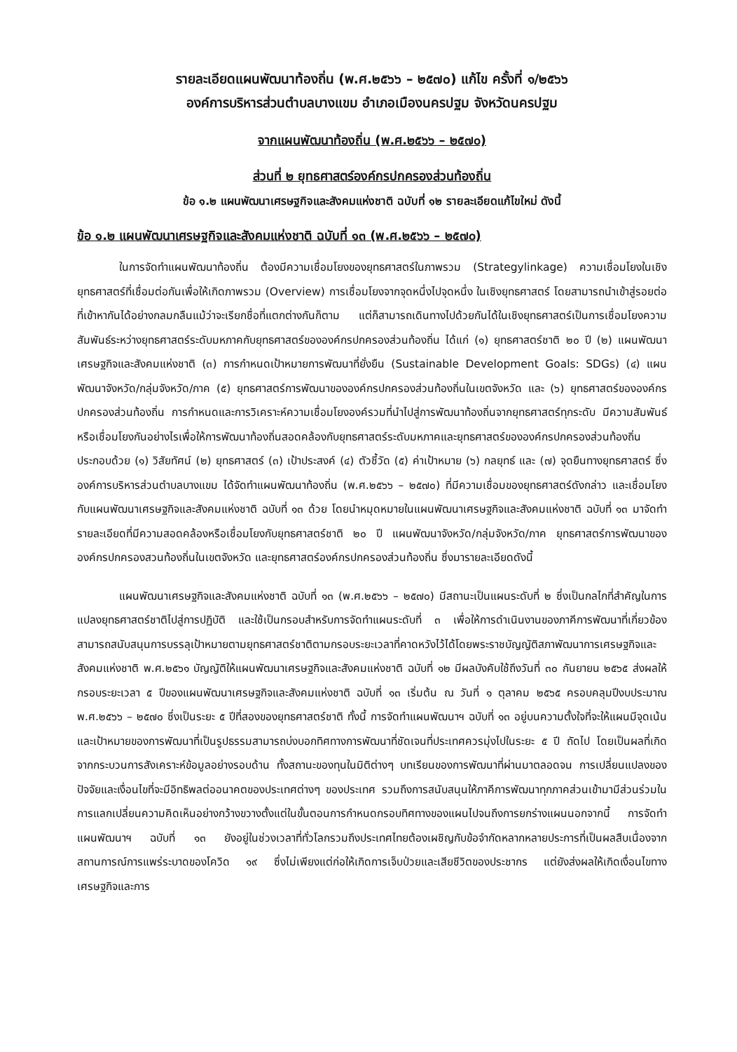รายละเอียดแผนพัฒนาท้องถิ่น (พ.ศ.๒๕๖๖ – ๒๕๗๐) แก้ไข ครั้งที่ ๑/๒๕๖๖
องค์การบริหารส่วนตำบลบางแขม อำเภอเมืองนครปฐม จังหวัดนครปฐม
จากแผนพัฒนาท้องถิ่น (พ.ศ.๒๕๖๖ – ๒๕๗๐)
ส่วนที่ ๒ ยุทธศาสตร์องค์กรปกครองส่วนท้องถิ่น
ข้อ ๑.๒ แผนพัฒนาเศรษฐกิจและสังคมแห่งชาติ ฉบับที่ ๑๒ รายละเอียดแก้ไขใหม่ ดังนี้
ข้อ ๑.๒ แผนพัฒนาเศรษฐกิจและสังคมแห่งชาติ ฉบับที่ ๑๓ (พ.ศ.๒๕๖๖ – ๒๕๗๐)
ในการจัดทำแผนพัฒนาท้องถิ่น ต้องมีความเชื่อมโยงของยุทธศาสตร์ในภาพรวม (Strategylinkage) ความเชื่อมโยงในเชิงยุทธศาสตร์ที่เชื่อมต่อกันเพื่อให้เกิดภาพรวม (Overview) การเชื่อมโยงจากจุดหนึ่งไปจุดหนึ่ง ในเชิงยุทธศาสตร์ โดยสามารถนำเข้าสู่รอยต่อที่เข้าหากันได้อย่างกลมกลืนแม้ว่าจะเรียกชื่อที่แตกต่างกันก็ตาม แต่ก็สามารถเดินทางไปด้วยกันได้ในเชิงยุทธศาสตร์เป็นการเชื่อมโยงความสัมพันธ์ระหว่างยุทธศาสตร์ระดับมหภาคกับยุทธศาสตร์ขององค์กรปกครองส่วนท้องถิ่น ได้แก่ (๑) ยุทธศาสตร์ชาติ ๒๐ ปี (๒) แผนพัฒนาเศรษฐกิจและสังคมแห่งชาติ (๓) การกำหนดเป้าหมายการพัฒนาที่ยั่งยืน (Sustainable Development Goals: SDGs) (๔) แผนพัฒนาจังหวัด/กลุ่มจังหวัด/ภาค (๕) ยุทธศาสตร์การพัฒนาขององค์กรปกครองส่วนท้องถิ่นในเขตจังหวัด และ (๖) ยุทธศาสตร์ขององค์กรปกครองส่วนท้องถิ่น การกำหนดและการวิเคราะห์ความเชื่อมโยงองค์รวมที่นำไปสู่การพัฒนาท้องถิ่นจากยุทธศาสตร์ทุกระดับ มีความสัมพันธ์หรือเชื่อมโยงกันอย่างไรเพื่อให้การพัฒนาท้องถิ่นสอดคล้องกับยุทธศาสตร์ระดับมหภาคและยุทธศาสตร์ขององค์กรปกครองส่วนท้องถิ่นประกอบด้วย (๑) วิสัยทัศน์ (๒) ยุทธศาสตร์ (๓) เป้าประสงค์ (๔) ตัวชี้วัด (๕) ค่าเป้าหมาย (๖) กลยุทธ์ และ (๗) จุดยืนทางยุทธศาสตร์ ซึ่งองค์การบริหารส่วนตำบลบางแขม ได้จัดทำแผนพัฒนาท้องถิ่น (พ.ศ.๒๕๖๖ – ๒๕๗๐) ที่มีความเชื่อมของยุทธศาสตร์ดังกล่าว และเชื่อมโยงกับแผนพัฒนาเศรษฐกิจและสังคมแห่งชาติ ฉบับที่ ๑๓ ด้วย โดยนำหมุดหมายในแผนพัฒนาเศรษฐกิจและสังคมแห่งชาติ ฉบับที่ ๑๓ มาจัดทำรายละเอียดที่มีความสอดคล้องหรือเชื่อมโยงกับยุทธศาสตร์ชาติ ๒๐ ปี แผนพัฒนาจังหวัด/กลุ่มจังหวัด/ภาค ยุทธศาสตร์การพัฒนาขององค์กรปกครองสวนท้องถิ่นในเขตจังหวัด และยุทธศาสตร์องค์กรปกครองส่วนท้องถิ่น ซึ่งมารายละเอียดดังนี้
แผนพัฒนาเศรษฐกิจและสังคมแห่งชาติ ฉบับที่ ๑๓ (พ.ศ.๒๕๖๖ – ๒๕๗๐) มีสถานะเป็นแผนระดับที่ ๒ ซึ่งเป็นกลไกที่สำคัญในการแปลงยุทธศาสตร์ชาติไปสู่การปฏิบัติ และใช้เป็นกรอบสำหรับการจัดทำแผนระดับที่ ๓ เพื่อให้การดำเนินงานของภาคีการพัฒนาที่เกี่ยวข้องสามารถสนับสนุนการบรรลุเป้าหมายตามยุทธศาสตร์ชาติตามกรอบระยะเวลาที่คาดหวังไว้ได้โดยพระราชบัญญัติสภาพัฒนาการเศรษฐกิจและสังคมแห่งชาติ พ.ศ.๒๕๖๑ บัญญัติให้แผนพัฒนาเศรษฐกิจและสังคมแห่งชาติ ฉบับที่ ๑๒ มีผลบังคับใช้ถึงวันที่ ๓๐ กันยายน ๒๕๖๕ ส่งผลให้กรอบระยะเวลา ๕ ปีของแผนพัฒนาเศรษฐกิจและสังคมแห่งชาติ ฉบับที่ ๑๓ เริ่มต้น ณ วันที่ ๑ ตุลาคม ๒๕๖๕ ครอบคลุมปีงบประมาณ พ.ศ.๒๕๖๖ – ๒๕๗๐ ซึ่งเป็นระยะ ๕ ปีที่สองของยุทธศาสตร์ชาติ ทั้งนี้ การจัดทำแผนพัฒนาฯ ฉบับที่ ๑๓ อยู่บนความตั้งใจที่จะให้แผนมีจุดเน้นและเป้าหมายของการพัฒนาที่เป็นรูปธรรมสามารถบ่งบอกทิศทางการพัฒนาที่ชัดเจนที่ประเทศควรมุ่งไปในระยะ ๕ ปี ถัดไป โดยเป็นผลที่เกิดจากกระบวนการสังเคราะห์ข้อมูลอย่างรอบด้าน ทั้งสถานะของทุนในมิติต่างๆ บทเรียนของการพัฒนาที่ผ่านมาตลอดจน การเปลี่ยนแปลงของปัจจัยและเงื่อนไขที่จะมีอิทธิพลต่ออนาคตของประเทศต่างๆ ของประเทศ รวมถึงการสนับสนุนให้ภาคีการพัฒนาทุกภาคส่วนเข้ามามีส่วนร่วมในการแลกเปลี่ยนความคิดเห็นอย่างกว้างขวางตั้งแต่ในขั้นตอนการกำหนดกรอบทิศทางของแผนไปจนถึงการยกร่างแผนนอกจากนี้ การจัดทำแผนพัฒนาฯ ฉบับที่ ๑๓ ยังอยู่ในช่วงเวลาที่ทั่วโลกรวมถึงประเทศไทยต้องเผชิญกับข้อจำกัดหลากหลายประการที่เป็นผลสืบเนื่องจากสถานการณ์การแพร่ระบาดของโควิด ๑๙ ซึ่งไม่เพียงแต่ก่อให้เกิดการเจ็บป่วยและเสียชีวิตของประชากร แต่ยังส่งผลให้เกิดเงื่อนไขทางเศรษฐกิจและการ